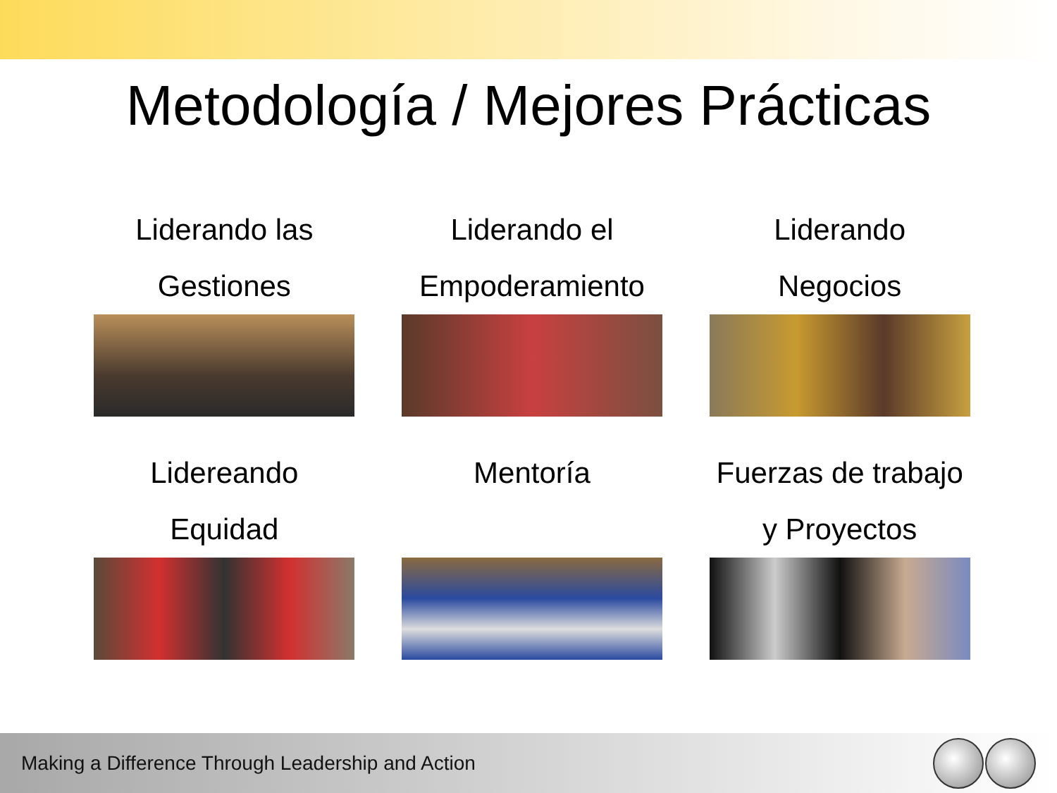Metodología / Mejores Prácticas
Liderando las
Gestiones
Liderando el
Empoderamiento
Liderando
Negocios
Lidereando
Equidad
Mentoría
Fuerzas de trabajo
y Proyectos
Making a Difference Through Leadership and Action